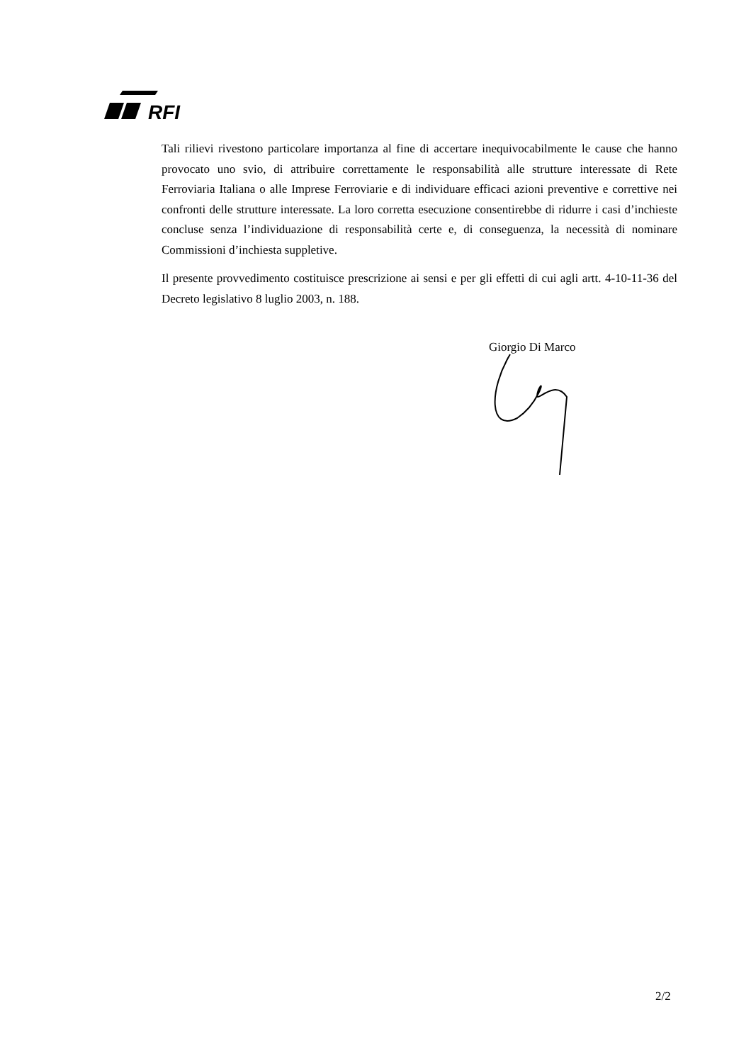RFI
Tali rilievi rivestono particolare importanza al fine di accertare inequivocabilmente le cause che hanno provocato uno svio, di attribuire correttamente le responsabilità alle strutture interessate di Rete Ferroviaria Italiana o alle Imprese Ferroviarie e di individuare efficaci azioni preventive e correttive nei confronti delle strutture interessate. La loro corretta esecuzione consentirebbe di ridurre i casi d’inchieste concluse senza l’individuazione di responsabilità certe e, di conseguenza, la necessità di nominare Commissioni d’inchiesta suppletive.
Il presente provvedimento costituisce prescrizione ai sensi e per gli effetti di cui agli artt. 4-10-11-36 del Decreto legislativo 8 luglio 2003, n. 188.
Giorgio Di Marco
2/2